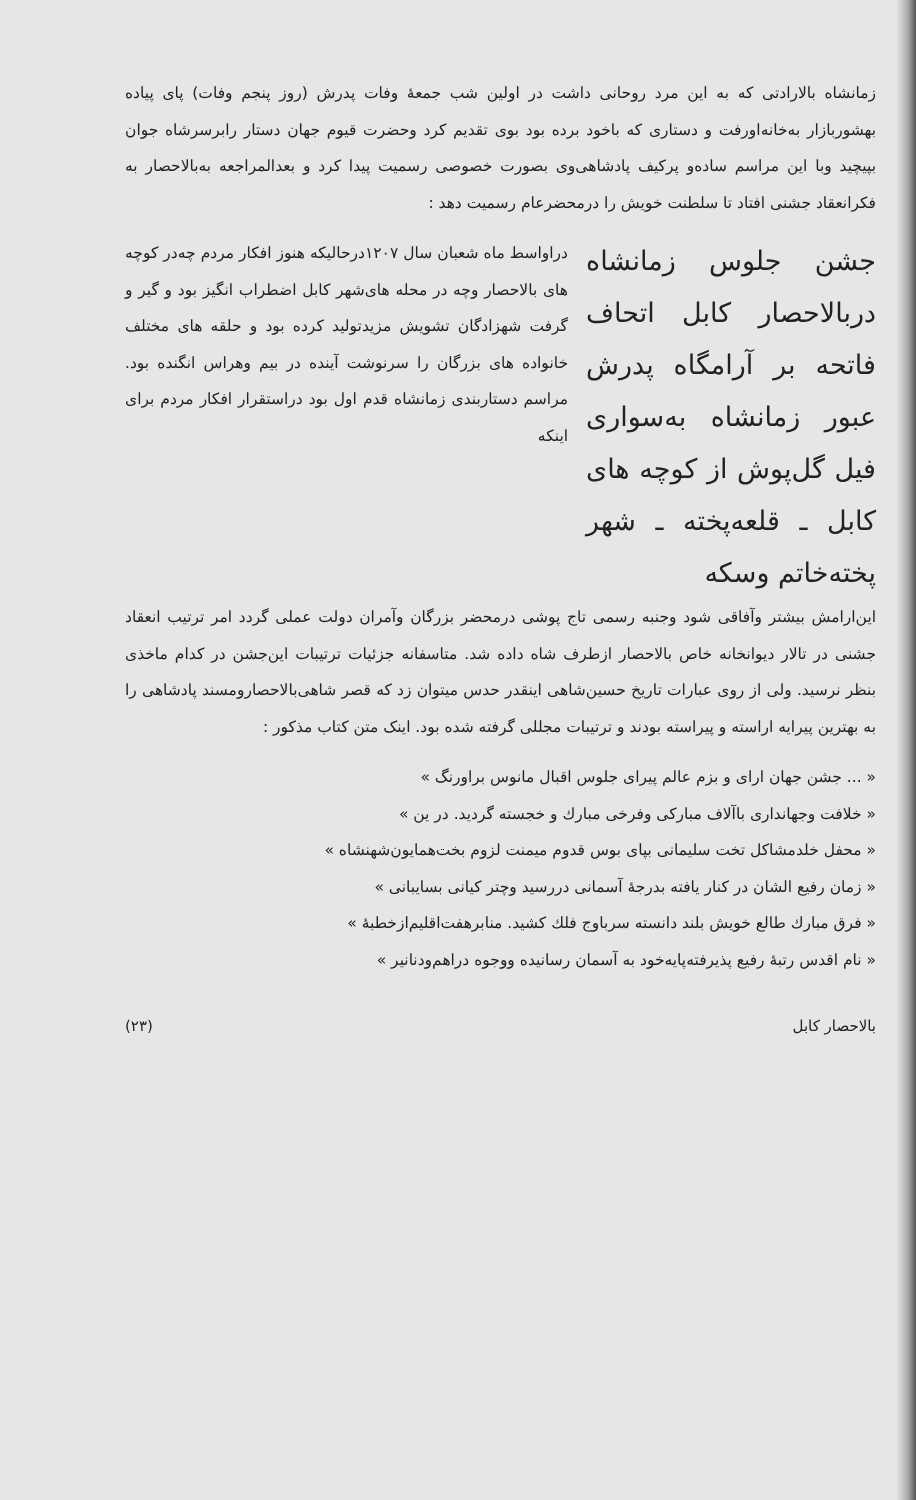زمانشاه بالارادتی که به این مرد روحانی داشت در اولین شب جمعهٔ وفات پدرش (روز پنجم وفات) پای پیاده بهشوربازار به‌خانه‌اورفت و دستاری که باخود برده بود بوی تقدیم کرد وحضرت قیوم جهان دستار رابرسرشاه جوان بپیچید وبا این مراسم ساده‌و پرکیف پادشاهی‌وی بصورت خصوصی رسمیت پیدا کرد و بعدالمراجعه به‌بالاحصار به فکرانعقاد جشنی افتاد تا سلطنت خویش را درمحضرعام رسمیت دهد :
جشن جلوس زمانشاه دربالاحصار کابل اتحاف فاتحه بر آرامگاه پدرش عبور زمانشاه به‌سواری فیل گل‌پوش از کوچه های کابل ـ قلعه‌پخته ـ شهر پخته‌خاتم وسکه
دراواسط ماه شعبان سال ۱۲۰۷درحالیکه هنوز افکار مردم چه‌در کوچه های بالاحصار وچه در محله های‌شهر کابل اضطراب انگیز بود و گیر و گرفت شهزادگان تشویش مزیدتولید کرده بود و حلقه های مختلف خانواده های بزرگان را سرنوشت آینده در بیم وهراس انگنده بود. مراسم دستاربندی زمانشاه قدم اول بود دراستقرار افکار مردم برای اینکه
این‌ارامش بیشتر وآفاقی شود وجنبه رسمی تاج پوشی درمحضر بزرگان وآمران دولت عملی گردد امر ترتیب انعقاد جشنی در تالار دیوانخانه خاص بالاحصار ازطرف شاه داده شد. متاسفانه جزئیات ترتیبات این‌جشن در کدام ماخذی بنظر نرسید. ولی از روی عبارات تاریخ حسین‌شاهی اینقدر حدس میتوان زد که قصر شاهی‌بالاحصارومسند پادشاهی را به بهترین پیرایه اراسته و پیراسته بودند و ترتیبات مجللی گرفته شده بود. اینک متن کتاب مذکور :
« ... جشن جهان ارای و بزم عالم پیرای جلوس اقبال مانوس براورنگ »
« خلافت وجهانداری باآلاف مبارکی وفرخی مبارك و خجسته گردید. در ین »
« محفل خلدمشاکل تخت سلیمانی بپای بوس قدوم میمنت لزوم بخت‌همایون‌شهنشاه »
« زمان رفیع الشان در کنار یافته بدرجهٔ آسمانی دررسید وچتر کیانی بسایبانی »
« فرق مبارك طالع خویش بلند دانسته سرباوج فلك کشید. منابرهفت‌اقلیم‌ازخطبهٔ »
« نام اقدس رتبهٔ رفیع پذیرفته‌پایه‌خود به آسمان رسانیده ووجوه دراهم‌ودنانیر »
بالاحصار کابل (۲۳)